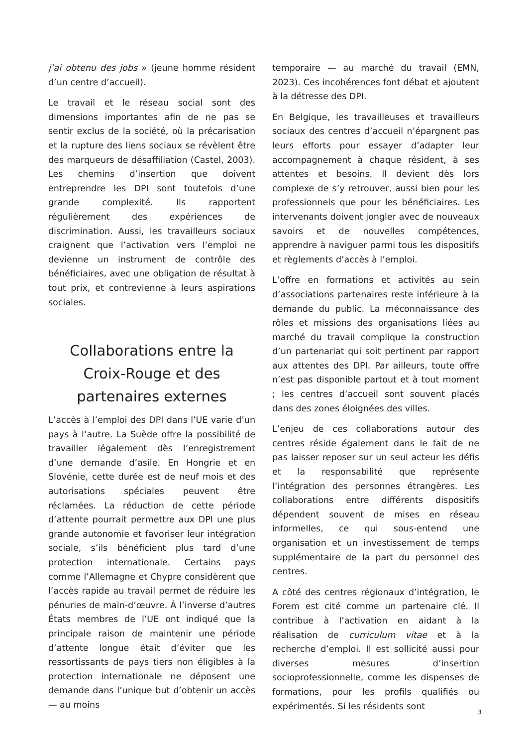j’ai obtenu des jobs » (jeune homme résident d’un centre d’accueil).
Le travail et le réseau social sont des dimensions importantes afin de ne pas se sentir exclus de la société, où la précarisation et la rupture des liens sociaux se révèlent être des marqueurs de désaffiliation (Castel, 2003). Les chemins d’insertion que doivent entreprendre les DPI sont toutefois d’une grande complexité. Ils rapportent régulièrement des expériences de discrimination. Aussi, les travailleurs sociaux craignent que l’activation vers l’emploi ne devienne un instrument de contrôle des bénéficiaires, avec une obligation de résultat à tout prix, et contrevienne à leurs aspirations sociales.
Collaborations entre la Croix-Rouge et des partenaires externes
L’accès à l’emploi des DPI dans l’UE varie d’un pays à l’autre. La Suède offre la possibilité de travailler légalement dès l’enregistrement d’une demande d’asile. En Hongrie et en Slovénie, cette durée est de neuf mois et des autorisations spéciales peuvent être réclamées. La réduction de cette période d’attente pourrait permettre aux DPI une plus grande autonomie et favoriser leur intégration sociale, s’ils bénéficient plus tard d’une protection internationale. Certains pays comme l’Allemagne et Chypre considèrent que l’accès rapide au travail permet de réduire les pénuries de main-d’œuvre. À l’inverse d’autres États membres de l’UE ont indiqué que la principale raison de maintenir une période d’attente longue était d’éviter que les ressortissants de pays tiers non éligibles à la protection internationale ne déposent une demande dans l’unique but d’obtenir un accès — au moins
temporaire — au marché du travail (EMN, 2023). Ces incohérences font débat et ajoutent à la détresse des DPI.
En Belgique, les travailleuses et travailleurs sociaux des centres d’accueil n’épargnent pas leurs efforts pour essayer d’adapter leur accompagnement à chaque résident, à ses attentes et besoins. Il devient dès lors complexe de s’y retrouver, aussi bien pour les professionnels que pour les bénéficiaires. Les intervenants doivent jongler avec de nouveaux savoirs et de nouvelles compétences, apprendre à naviguer parmi tous les dispositifs et règlements d’accès à l’emploi.
L’offre en formations et activités au sein d’associations partenaires reste inférieure à la demande du public. La méconnaissance des rôles et missions des organisations liées au marché du travail complique la construction d’un partenariat qui soit pertinent par rapport aux attentes des DPI. Par ailleurs, toute offre n’est pas disponible partout et à tout moment ; les centres d’accueil sont souvent placés dans des zones éloignées des villes.
L’enjeu de ces collaborations autour des centres réside également dans le fait de ne pas laisser reposer sur un seul acteur les défis et la responsabilité que représente l’intégration des personnes étrangères. Les collaborations entre différents dispositifs dépendent souvent de mises en réseau informelles, ce qui sous-entend une organisation et un investissement de temps supplémentaire de la part du personnel des centres.
A côté des centres régionaux d’intégration, le Forem est cité comme un partenaire clé. Il contribue à l’activation en aidant à la réalisation de curriculum vitae et à la recherche d’emploi. Il est sollicité aussi pour diverses mesures d’insertion socioprofessionnelle, comme les dispenses de formations, pour les profils qualifiés ou expérimentés. Si les résidents sont
3